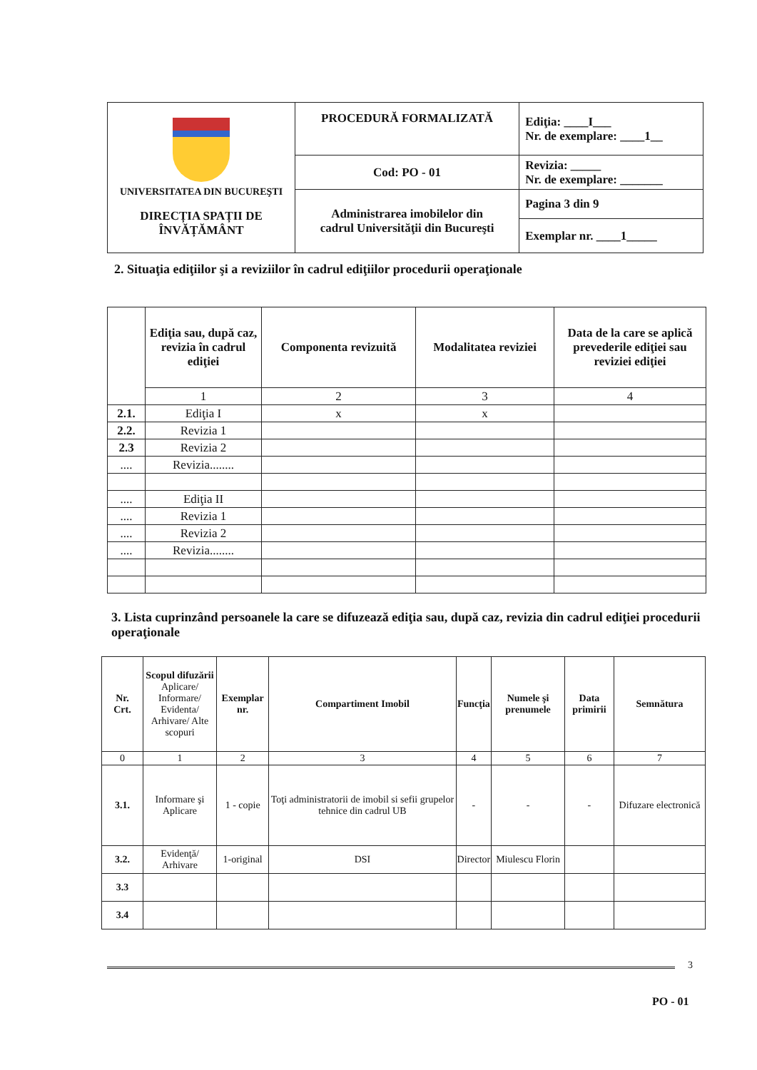| UNIVERSITATEA DIN BUCUREŞTI DIRECȚIA SPAȚII DE ÎNVĂȚĂMÂNT | PROCEDURĂ FORMALIZATĂ | Ediţia: ____I___ Nr. de exemplare: ____1__ |
| | Cod: PO - 01 | Revizia: _____ Nr. de exemplare: _______ |
| | Administrarea imobilelor din cadrul Universităţii din Bucureşti | Pagina 3 din 9 |
| | | Exemplar nr. ____1_____ |
2. Situaţia ediţiilor şi a reviziilor în cadrul ediţiilor procedurii operaţionale
| | Ediţia sau, după caz, revizia în cadrul ediţiei | Componenta revizuită | Modalitatea reviziei | Data de la care se aplică prevederile ediţiei sau reviziei ediţiei |
| --- | --- | --- | --- | --- |
| | 1 | 2 | 3 | 4 |
| 2.1. | Ediţia I | x | x | |
| 2.2. | Revizia 1 | | | |
| 2.3 | Revizia 2 | | | |
| .... | Revizia........ | | | |
| .... | Ediţia II | | | |
| .... | Revizia 1 | | | |
| .... | Revizia 2 | | | |
| .... | Revizia........ | | | |
3. Lista cuprinzând persoanele la care se difuzează ediţia sau, după caz, revizia din cadrul ediţiei procedurii operaţionale
| Nr. Crt. | Scopul difuzării Aplicare/ Informare/ Evidenta/ Arhivare/ Alte scopuri | Exemplar nr. | Compartiment Imobil | Funcţia | Numele şi prenumele | Data primirii | Semnătura |
| --- | --- | --- | --- | --- | --- | --- | --- |
| 0 | 1 | 2 | 3 | 4 | 5 | 6 | 7 |
| 3.1. | Informare şi Aplicare | 1 - copie | Toţi administratorii de imobil si sefii grupelor tehnice din cadrul UB | - | - | - | Difuzare electronică |
| 3.2. | Evidenţă/ Arhivare | 1-original | DSI | Director | Miulescu Florin | | |
| 3.3 | | | | | | | |
| 3.4 | | | | | | | |
3
PO - 01